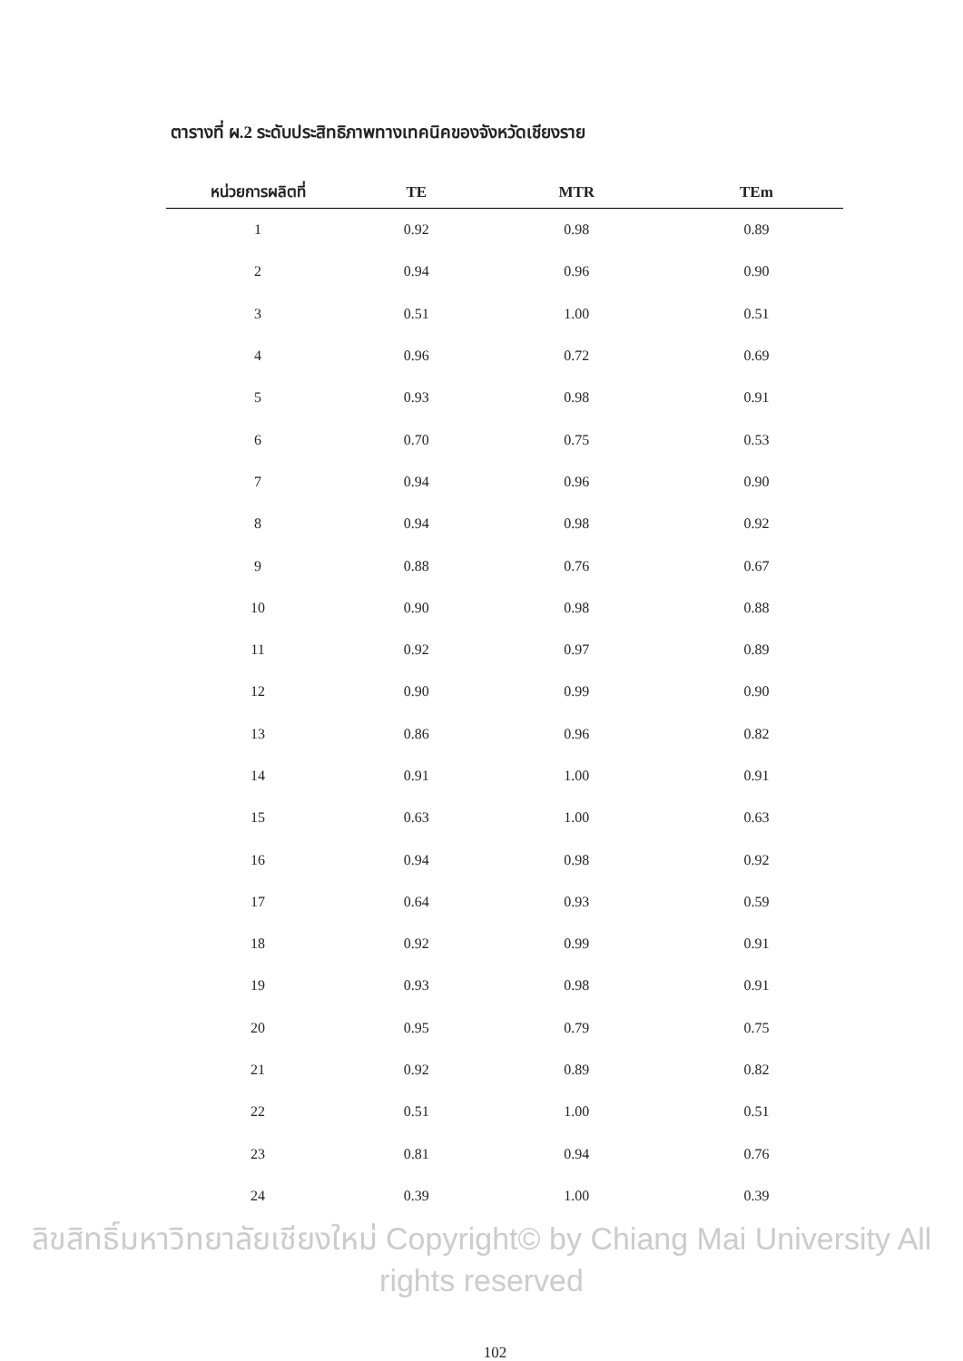ตารางที่ ผ.2 ระดับประสิทธิภาพทางเทคนิคของจังหวัดเชียงราย
| หน่วยการผลิตที่ | TE | MTR | TEm |
| --- | --- | --- | --- |
| 1 | 0.92 | 0.98 | 0.89 |
| 2 | 0.94 | 0.96 | 0.90 |
| 3 | 0.51 | 1.00 | 0.51 |
| 4 | 0.96 | 0.72 | 0.69 |
| 5 | 0.93 | 0.98 | 0.91 |
| 6 | 0.70 | 0.75 | 0.53 |
| 7 | 0.94 | 0.96 | 0.90 |
| 8 | 0.94 | 0.98 | 0.92 |
| 9 | 0.88 | 0.76 | 0.67 |
| 10 | 0.90 | 0.98 | 0.88 |
| 11 | 0.92 | 0.97 | 0.89 |
| 12 | 0.90 | 0.99 | 0.90 |
| 13 | 0.86 | 0.96 | 0.82 |
| 14 | 0.91 | 1.00 | 0.91 |
| 15 | 0.63 | 1.00 | 0.63 |
| 16 | 0.94 | 0.98 | 0.92 |
| 17 | 0.64 | 0.93 | 0.59 |
| 18 | 0.92 | 0.99 | 0.91 |
| 19 | 0.93 | 0.98 | 0.91 |
| 20 | 0.95 | 0.79 | 0.75 |
| 21 | 0.92 | 0.89 | 0.82 |
| 22 | 0.51 | 1.00 | 0.51 |
| 23 | 0.81 | 0.94 | 0.76 |
| 24 | 0.39 | 1.00 | 0.39 |
ลิขสิทธิ์มหาวิทยาลัยเชียงใหม่ Copyright© by Chiang Mai University All rights reserved
102